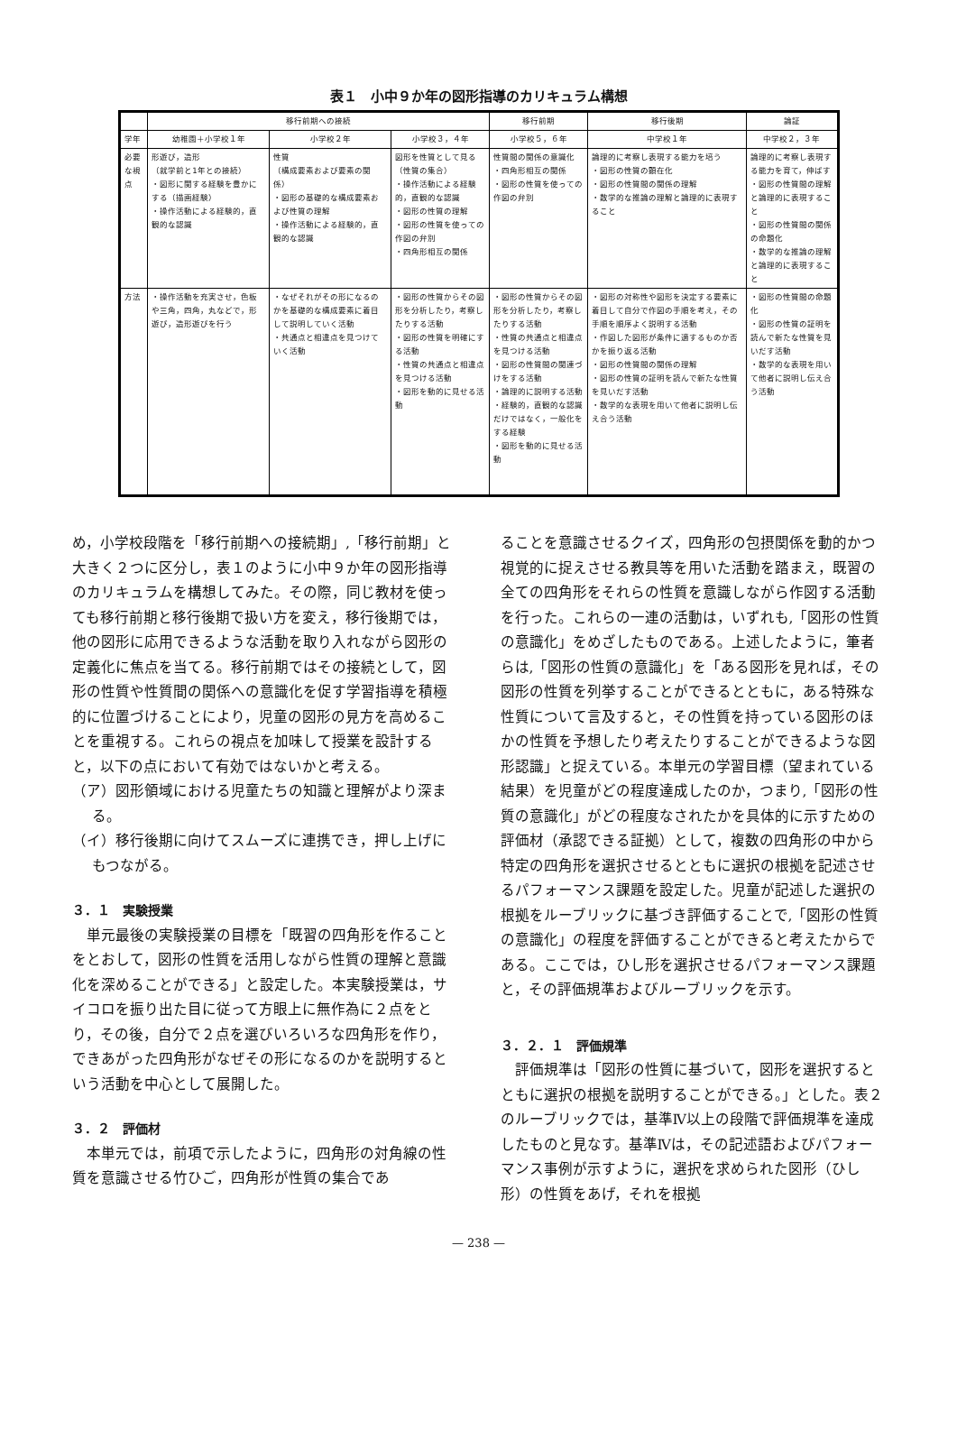表１　小中９か年の図形指導のカリキュラム構想
| | 移行前期への接続 | | | 移行前期 | 移行後期 | 論証 |
| --- | --- | --- | --- | --- | --- | --- |
| 学年 | 幼稚園＋小学校１年 | 小学校２年 | 小学校３，４年 | 小学校５，６年 | 中学校１年 | 中学校２，３年 |
| 必要な視点 | 形遊び，造形 （就学前と1年との接続） ・図形に関する経験を豊かにする（描画経験） ・操作活動による経験的，直観的な認識 | 性質 （構成要素および要素の関係） ・図形の基礎的な構成要素および性質の理解 ・操作活動による経験的，直観的な認識 | 図形を性質として見る （性質の集合） ・操作活動による経験的，直観的な認識 ・図形の性質の理解 ・図形の性質を使っての作図の弁別 ・四角形相互の関係 | 性質間の関係の意識化 ・四角形相互の関係 ・図形の性質を使っての作図の弁別 | 論理的に考察し表現する能力を培う ・図形の性質の顕在化 ・図形の性質間の関係の理解 ・数学的な推論の理解と論理的に表現すること | 論理的に考察し表現する能力を育て，伸ばす ・図形の性質間の理解と論理的に表現すること ・図形の性質間の関係の命題化 ・数学的な推論の理解と論理的に表現すること |
| 方法 | ・操作活動を充実させ，色板や三角，四角，丸などで，形遊び，造形遊びを行う | ・なぜそれがその形になるのかを基礎的な構成要素に着目して説明していく活動 ・共通点と相違点を見つけていく活動 | ・図形の性質からその図形を分析したり，考察したりする活動 ・図形の性質を明確にする活動 ・性質の共通点と相違点を見つける活動 ・図形を動的に見せる活動 | ・図形の性質からその図形を分析したり，考察したりする活動 ・性質の共通点と相違点を見つける活動 ・図形の性質間の関連づけをする活動 ・論理的に説明する活動 ・経験的，直観的な認識だけではなく，一般化をする経験 ・図形を動的に見せる活動 | ・図形の対称性や図形を決定する要素に着目して自分で作図の手順を考え，その手順を順序よく説明する活動 ・作図した図形が条件に適するものか否かを振り返る活動 ・図形の性質間の関係の理解 ・図形の性質の証明を読んで新たな性質を見いだす活動 ・数学的な表現を用いて他者に説明し伝え合う活動 | ・図形の性質間の命題化 ・図形の性質の証明を読んで新たな性質を見いだす活動 ・数学的な表現を用いて他者に説明し伝え合う活動 |
め，小学校段階を「移行前期への接続期」,「移行前期」と大きく２つに区分し，表１のように小中９か年の図形指導のカリキュラムを構想してみた。その際，同じ教材を使っても移行前期と移行後期で扱い方を変え，移行後期では，他の図形に応用できるような活動を取り入れながら図形の定義化に焦点を当てる。移行前期ではその接続として，図形の性質や性質間の関係への意識化を促す学習指導を積極的に位置づけることにより，児童の図形の見方を高めることを重視する。これらの視点を加味して授業を設計すると，以下の点において有効ではないかと考える。
（ア）図形領域における児童たちの知識と理解がより深まる。
（イ）移行後期に向けてスムーズに連携でき，押し上げにもつながる。
３．１　実験授業
　単元最後の実験授業の目標を「既習の四角形を作ることをとおして，図形の性質を活用しながら性質の理解と意識化を深めることができる」と設定した。本実験授業は，サイコロを振り出た目に従って方眼上に無作為に２点をとり，その後，自分で２点を選びいろいろな四角形を作り，できあがった四角形がなぜその形になるのかを説明するという活動を中心として展開した。
３．２　評価材
　本単元では，前項で示したように，四角形の対角線の性質を意識させる竹ひご，四角形が性質の集合であ
ることを意識させるクイズ，四角形の包摂関係を動的かつ視覚的に捉えさせる教具等を用いた活動を踏まえ，既習の全ての四角形をそれらの性質を意識しながら作図する活動を行った。これらの一連の活動は，いずれも,「図形の性質の意識化」をめざしたものである。上述したように，筆者らは,「図形の性質の意識化」を「ある図形を見れば，その図形の性質を列挙することができるとともに，ある特殊な性質について言及すると，その性質を持っている図形のほかの性質を予想したり考えたりすることができるような図形認識」と捉えている。本単元の学習目標（望まれている結果）を児童がどの程度達成したのか，つまり,「図形の性質の意識化」がどの程度なされたかを具体的に示すための評価材（承認できる証拠）として，複数の四角形の中から特定の四角形を選択させるとともに選択の根拠を記述させるパフォーマンス課題を設定した。児童が記述した選択の根拠をルーブリックに基づき評価することで,「図形の性質の意識化」の程度を評価することができると考えたからである。ここでは，ひし形を選択させるパフォーマンス課題と，その評価規準およびルーブリックを示す。
３．２．１　評価規準
　評価規準は「図形の性質に基づいて，図形を選択するとともに選択の根拠を説明することができる。」とした。表２のルーブリックでは，基準Ⅳ以上の段階で評価規準を達成したものと見なす。基準Ⅳは，その記述語およびパフォーマンス事例が示すように，選択を求められた図形（ひし形）の性質をあげ，それを根拠
— 238 —